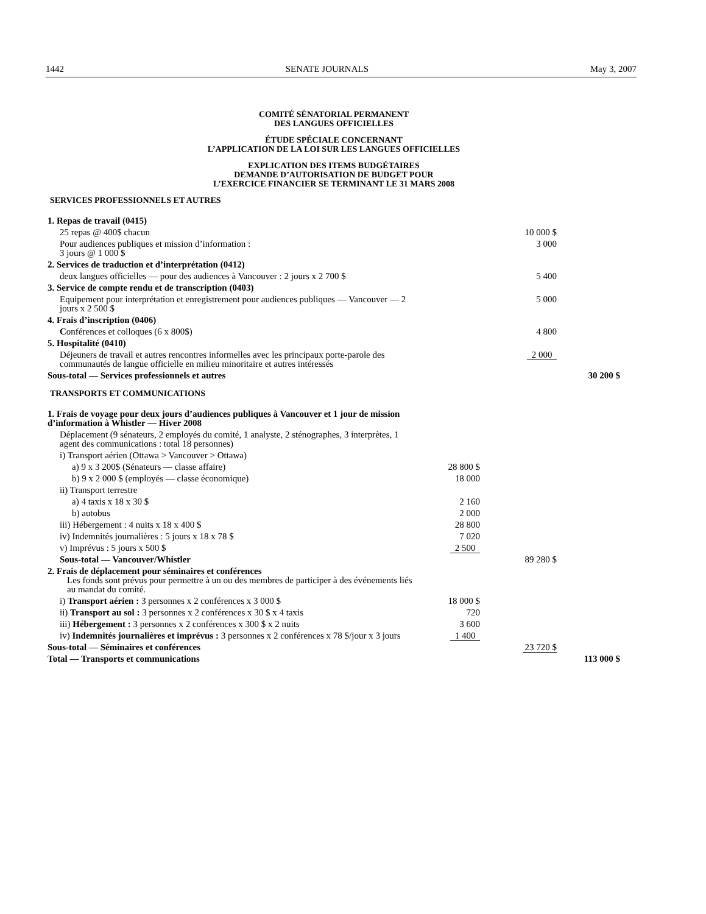1442 SENATE JOURNALS May 3, 2007
COMITÉ SÉNATORIAL PERMANENT
DES LANGUES OFFICIELLES
ÉTUDE SPÉCIALE CONCERNANT
L’APPLICATION DE LA LOI SUR LES LANGUES OFFICIELLES
EXPLICATION DES ITEMS BUDGÉTAIRES
DEMANDE D’AUTORISATION DE BUDGET POUR
L’EXERCICE FINANCIER SE TERMINANT LE 31 MARS 2008
SERVICES PROFESSIONNELS ET AUTRES
| 1. Repas de travail (0415) | | | |
| 25 repas @ 400$ chacun | | 10 000 $ | |
| Pour audiences publiques et mission d’information : 3 jours @ 1 000 $ | | 3 000 | |
| 2. Services de traduction et d’interprétation (0412) | | | |
| deux langues officielles — pour des audiences à Vancouver : 2 jours x 2 700 $ | | 5 400 | |
| 3. Service de compte rendu et de transcription (0403) | | | |
| Equipement pour interprétation et enregistrement pour audiences publiques — Vancouver — 2 jours x 2 500 $ | | 5 000 | |
| 4. Frais d’inscription (0406) | | | |
| C onférences et colloques (6 x 800$) | | 4 800 | |
| 5. Hospitalité (0410) | | | |
| Déjeuners de travail et autres rencontres informelles avec les principaux porte-parole des communautés de langue officielle en milieu minoritaire et autres intéressés | | 2 000 | |
| Sous-total — Services professionnels et autres | | | 30 200 $ |
TRANSPORTS ET COMMUNICATIONS
| 1. Frais de voyage pour deux jours d’audiences publiques à Vancouver et 1 jour de mission d’information à Whistler — Hiver 2008 | | | |
| Déplacement (9 sénateurs, 2 employés du comité, 1 analyste, 2 sténographes, 3 interprètes, 1 agent des communications : total 18 personnes) | | | |
| i) Transport aérien (Ottawa > Vancouver > Ottawa) | | | |
| a) 9 x 3 200$ (Sénateurs — classe affaire) | 28 800 $ | | |
| b) 9 x 2 000 $ (employés — classe économique) | 18 000 | | |
| ii) Transport terrestre | | | |
| a) 4 taxis x 18 x 30 $ | 2 160 | | |
| b) autobus | 2 000 | | |
| iii) Hébergement : 4 nuits x 18 x 400 $ | 28 800 | | |
| iv) Indemnités journalières : 5 jours x 18 x 78 $ | 7 020 | | |
| v) Imprévus : 5 jours x 500 $ | 2 500 | | |
| Sous-total — Vancouver/Whistler | | 89 280 $ | |
| 2. Frais de déplacement pour séminaires et conférences Les fonds sont prévus pour permettre à un ou des membres de participer à des événements liés au mandat du comité. | | | |
| i) Transport aérien : 3 personnes x 2 conférences x 3 000 $ | 18 000 $ | | |
| ii) Transport au sol : 3 personnes x 2 conférences x 30 $ x 4 taxis | 720 | | |
| iii) Hébergement : 3 personnes x 2 conférences x 300 $ x 2 nuits | 3 600 | | |
| iv) Indemnités journalières et imprévus : 3 personnes x 2 conférences x 78 $/jour x 3 jours | 1 400 | | |
| Sous-total — Séminaires et conférences | | 23 720 $ | |
| Total — Transports et communications | | | 113 000 $ |